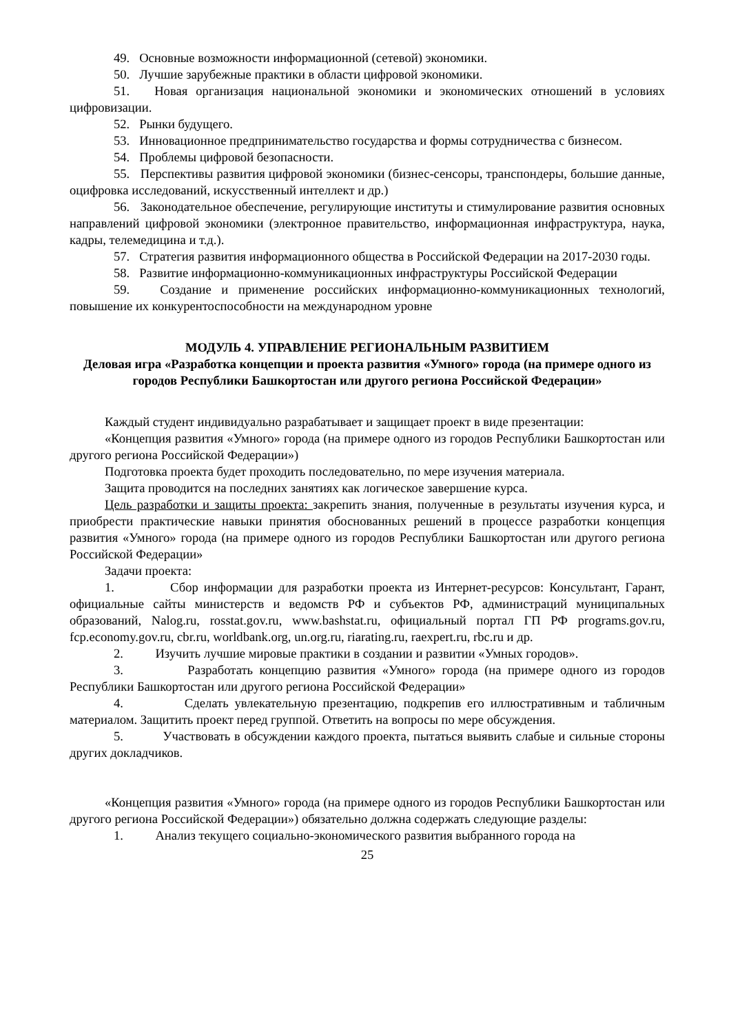49. Основные возможности информационной (сетевой) экономики.
50. Лучшие зарубежные практики в области цифровой экономики.
51. Новая организация национальной экономики и экономических отношений в условиях цифровизации.
52. Рынки будущего.
53. Инновационное предпринимательство государства и формы сотрудничества с бизнесом.
54. Проблемы цифровой безопасности.
55. Перспективы развития цифровой экономики (бизнес-сенсоры, транспондеры, большие данные, оцифровка исследований, искусственный интеллект и др.)
56. Законодательное обеспечение, регулирующие институты и стимулирование развития основных направлений цифровой экономики (электронное правительство, информационная инфраструктура, наука, кадры, телемедицина и т.д.).
57. Стратегия развития информационного общества в Российской Федерации на 2017-2030 годы.
58. Развитие информационно-коммуникационных инфраструктуры Российской Федерации
59. Создание и применение российских информационно-коммуникационных технологий, повышение их конкурентоспособности на международном уровне
МОДУЛЬ 4. УПРАВЛЕНИЕ РЕГИОНАЛЬНЫМ РАЗВИТИЕМ
Деловая игра «Разработка концепции и проекта развития «Умного» города (на примере одного из городов Республики Башкортостан или другого региона Российской Федерации»
Каждый студент индивидуально разрабатывает и защищает проект в виде презентации:
«Концепция развития «Умного» города (на примере одного из городов Республики Башкортостан или другого региона Российской Федерации»)
Подготовка проекта будет проходить последовательно, по мере изучения материала.
Защита проводится на последних занятиях как логическое завершение курса.
Цель разработки и защиты проекта: закрепить знания, полученные в результаты изучения курса, и приобрести практические навыки принятия обоснованных решений в процессе разработки концепция развития «Умного» города (на примере одного из городов Республики Башкортостан или другого региона Российской Федерации»
Задачи проекта:
1. Сбор информации для разработки проекта из Интернет-ресурсов: Консультант, Гарант, официальные сайты министерств и ведомств РФ и субъектов РФ, администраций муниципальных образований, Nalog.ru, rosstat.gov.ru, www.bashstat.ru, официальный портал ГП РФ programs.gov.ru, fcp.economy.gov.ru, cbr.ru, worldbank.org, un.org.ru, riarating.ru, raexpert.ru, rbc.ru и др.
2. Изучить лучшие мировые практики в создании и развитии «Умных городов».
3. Разработать концепцию развития «Умного» города (на примере одного из городов Республики Башкортостан или другого региона Российской Федерации»
4. Сделать увлекательную презентацию, подкрепив его иллюстративным и табличным материалом. Защитить проект перед группой. Ответить на вопросы по мере обсуждения.
5. Участвовать в обсуждении каждого проекта, пытаться выявить слабые и сильные стороны других докладчиков.
«Концепция развития «Умного» города (на примере одного из городов Республики Башкортостан или другого региона Российской Федерации») обязательно должна содержать следующие разделы:
1. Анализ текущего социально-экономического развития выбранного города на
25